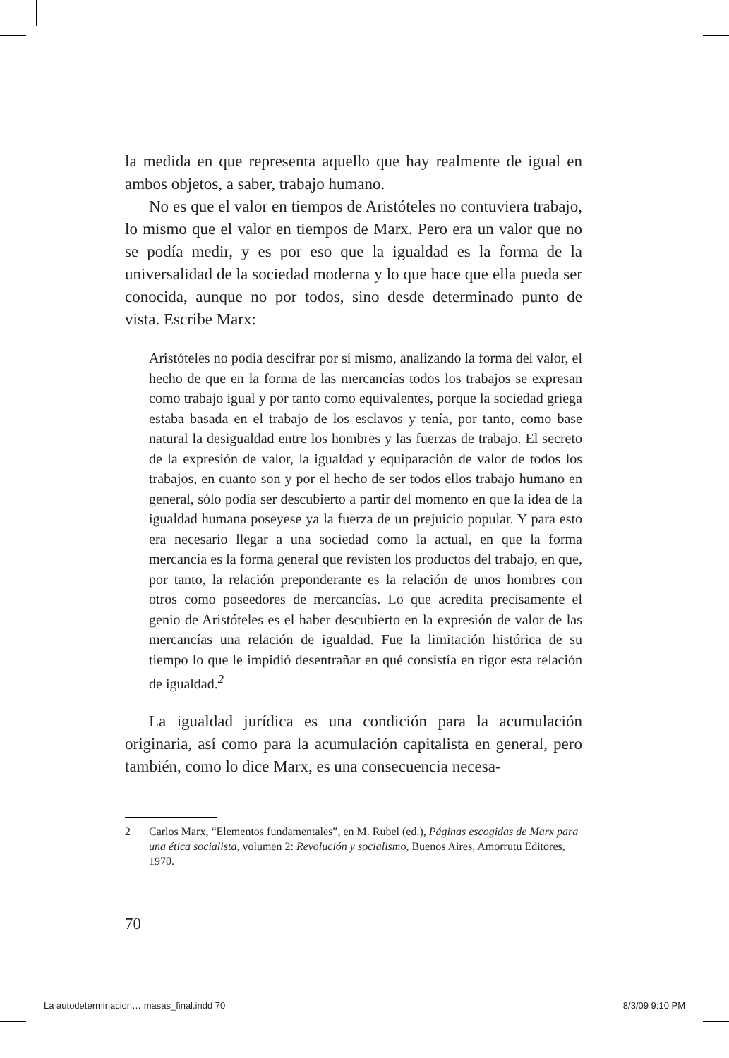la medida en que representa aquello que hay realmente de igual en ambos objetos, a saber, trabajo humano.
No es que el valor en tiempos de Aristóteles no contuviera trabajo, lo mismo que el valor en tiempos de Marx. Pero era un valor que no se podía medir, y es por eso que la igualdad es la forma de la universalidad de la sociedad moderna y lo que hace que ella pueda ser conocida, aunque no por todos, sino desde determinado punto de vista. Escribe Marx:
Aristóteles no podía descifrar por sí mismo, analizando la forma del valor, el hecho de que en la forma de las mercancías todos los trabajos se expresan como trabajo igual y por tanto como equivalentes, porque la sociedad griega estaba basada en el trabajo de los esclavos y tenía, por tanto, como base natural la desigualdad entre los hombres y las fuerzas de trabajo. El secreto de la expresión de valor, la igualdad y equiparación de valor de todos los trabajos, en cuanto son y por el hecho de ser todos ellos trabajo humano en general, sólo podía ser descubierto a partir del momento en que la idea de la igualdad humana poseyese ya la fuerza de un prejuicio popular. Y para esto era necesario llegar a una sociedad como la actual, en que la forma mercancía es la forma general que revisten los productos del trabajo, en que, por tanto, la relación preponderante es la relación de unos hombres con otros como poseedores de mercancías. Lo que acredita precisamente el genio de Aristóteles es el haber descubierto en la expresión de valor de las mercancías una relación de igualdad. Fue la limitación histórica de su tiempo lo que le impidió desentrañar en qué consistía en rigor esta relación de igualdad.<sup>2</sup>
La igualdad jurídica es una condición para la acumulación originaria, así como para la acumulación capitalista en general, pero también, como lo dice Marx, es una consecuencia necesa-
2 Carlos Marx, “Elementos fundamentales”, en M. Rubel (ed.), Páginas escogidas de Marx para una ética socialista, volumen 2: Revolución y socialismo, Buenos Aires, Amorrutu Editores, 1970.
70
La autodeterminacion… masas_final.indd 70 8/3/09 9:10 PM